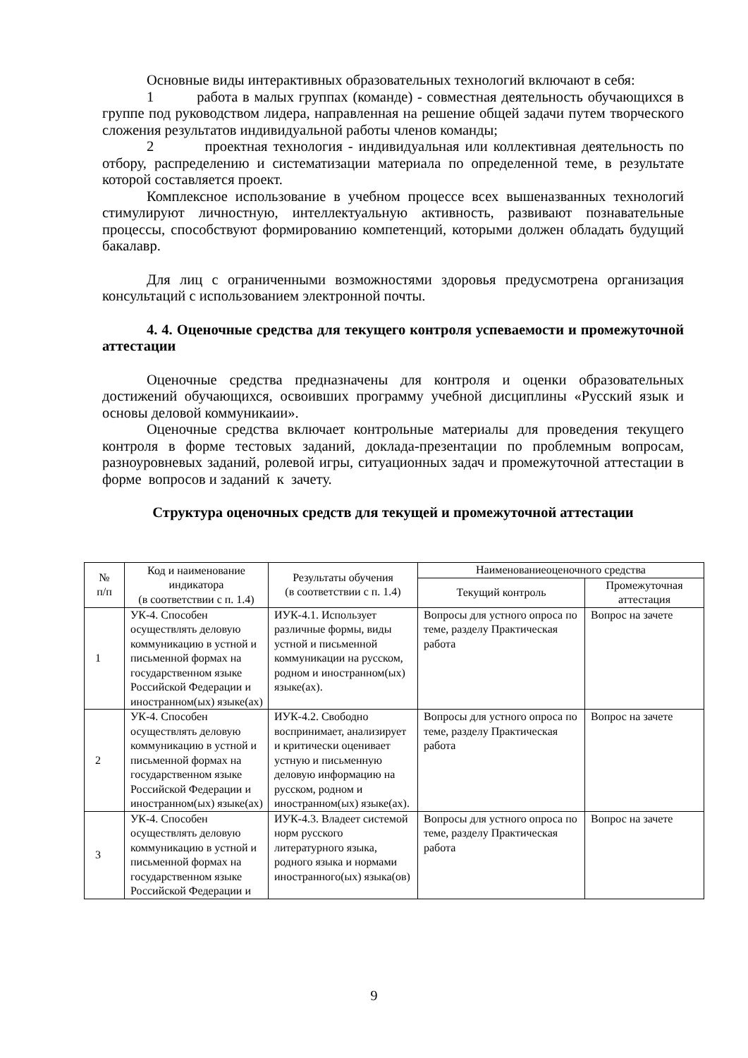Основные виды интерактивных образовательных технологий включают в себя:
1 работа в малых группах (команде) - совместная деятельность обучающихся в группе под руководством лидера, направленная на решение общей задачи путем творческого сложения результатов индивидуальной работы членов команды;
2 проектная технология - индивидуальная или коллективная деятельность по отбору, распределению и систематизации материала по определенной теме, в результате которой составляется проект.
Комплексное использование в учебном процессе всех вышеназванных технологий стимулируют личностную, интеллектуальную активность, развивают познавательные процессы, способствуют формированию компетенций, которыми должен обладать будущий бакалавр.
Для лиц с ограниченными возможностями здоровья предусмотрена организация консультаций с использованием электронной почты.
4. 4. Оценочные средства для текущего контроля успеваемости и промежуточной аттестации
Оценочные средства предназначены для контроля и оценки образовательных достижений обучающихся, освоивших программу учебной дисциплины «Русский язык и основы деловой коммуникаии».
Оценочные средства включает контрольные материалы для проведения текущего контроля в форме тестовых заданий, доклада-презентации по проблемным вопросам, разноуровневых заданий, ролевой игры, ситуационных задач и промежуточной аттестации в форме вопросов и заданий к зачету.
Структура оценочных средств для текущей и промежуточной аттестации
| № п/п | Код и наименование индикатора (в соответствии с п. 1.4) | Результаты обучения (в соответствии с п. 1.4) | Наименованиеоценочного средства | |
| --- | --- | --- | --- | --- |
| | | | Текущий контроль | Промежуточная аттестация |
| 1 | УК-4. Способен осуществлять деловую коммуникацию в устной и письменной формах на государственном языке Российской Федерации и иностранном(ых) языке(ах) | ИУК-4.1. Использует различные формы, виды устной и письменной коммуникации на русском, родном и иностранном(ых) языке(ах). | Вопросы для устного опроса по теме, разделу Практическая работа | Вопрос на зачете |
| 2 | УК-4. Способен осуществлять деловую коммуникацию в устной и письменной формах на государственном языке Российской Федерации и иностранном(ых) языке(ах) | ИУК-4.2. Свободно воспринимает, анализирует и критически оценивает устную и письменную деловую информацию на русском, родном и иностранном(ых) языке(ах). | Вопросы для устного опроса по теме, разделу Практическая работа | Вопрос на зачете |
| 3 | УК-4. Способен осуществлять деловую коммуникацию в устной и письменной формах на государственном языке Российской Федерации и | ИУК-4.3. Владеет системой норм русского литературного языка, родного языка и нормами иностранного(ых) языка(ов) | Вопросы для устного опроса по теме, разделу Практическая работа | Вопрос на зачете |
9